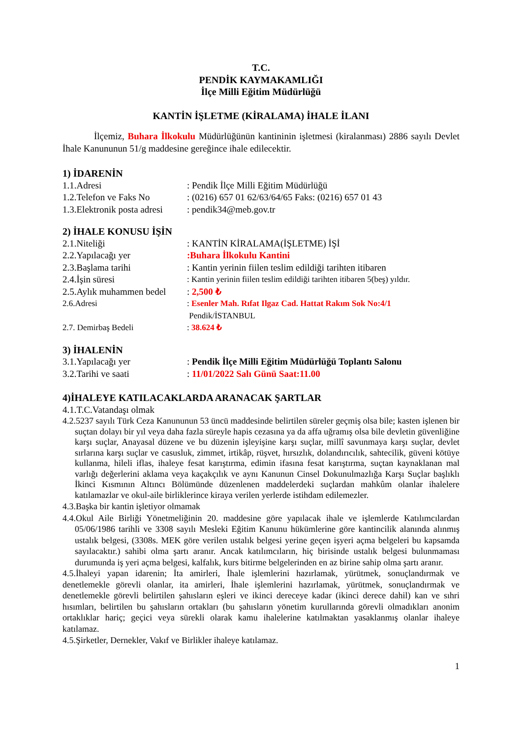T.C.
PENDİK KAYMAKAMLIĞI
İlçe Milli Eğitim Müdürlüğü
KANTİN İŞLETME (KİRALAMA) İHALE İLANI
İlçemiz, Buhara İlkokulu Müdürlüğünün kantininin işletmesi (kiralanması) 2886 sayılı Devlet İhale Kanununun 51/g maddesine gereğince ihale edilecektir.
1) İDARENİN
1.1.Adresi: Pendik İlçe Milli Eğitim Müdürlüğü
1.2.Telefon ve Faks No: (0216) 657 01 62/63/64/65 Faks: (0216) 657 01 43
1.3.Elektronik posta adresi: pendik34@meb.gov.tr
2) İHALE KONUSU İŞİN
2.1.Niteliği: KANTİN KİRALAMA(İŞLETME) İŞİ
2.2.Yapılacağı yer:Buhara İlkokulu Kantini
2.3.Başlama tarihi: Kantin yerinin fiilen teslim edildiği tarihten itibaren
2.4.İşin süresi: Kantin yerinin fiilen teslim edildiği tarihten itibaren 5(beş) yıldır.
2.5.Aylık muhammen bedel: 2,500 ₺
2.6.Adresi: Esenler Mah. Rıfat Ilgaz Cad. Hattat Rakım Sok No:4/1
Pendik/İSTANBUL
2.7. Demirbaş Bedeli: 38.624 ₺
3) İHALENİN
3.1.Yapılacağı yer: Pendik İlçe Milli Eğitim Müdürlüğü Toplantı Salonu
3.2.Tarihi ve saati: 11/01/2022 Salı Günü Saat:11.00
4)İHALEYE KATILACAKLARDA ARANACAK ŞARTLAR
4.1.T.C.Vatandaşı olmak
4.2.5237 sayılı Türk Ceza Kanununun 53 üncü maddesinde belirtilen süreler geçmiş olsa bile; kasten işlenen bir suçtan dolayı bir yıl veya daha fazla süreyle hapis cezasına ya da affa uğramış olsa bile devletin güvenliğine karşı suçlar, Anayasal düzene ve bu düzenin işleyişine karşı suçlar, millî savunmaya karşı suçlar, devlet sırlarına karşı suçlar ve casusluk, zimmet, irtikâp, rüşvet, hırsızlık, dolandırıcılık, sahtecilik, güveni kötüye kullanma, hileli iflas, ihaleye fesat karıştırma, edimin ifasına fesat karıştırma, suçtan kaynaklanan mal varlığı değerlerini aklama veya kaçakçılık ve aynı Kanunun Cinsel Dokunulmazlığa Karşı Suçlar başlıklı İkinci Kısmının Altıncı Bölümünde düzenlenen maddelerdeki suçlardan mahkûm olanlar ihalelere katılamazlar ve okul-aile birliklerince kiraya verilen yerlerde istihdam edilemezler.
4.3.Başka bir kantin işletiyor olmamak
4.4.Okul Aile Birliği Yönetmeliğinin 20. maddesine göre yapılacak ihale ve işlemlerde Katılımcılardan 05/06/1986 tarihli ve 3308 sayılı Mesleki Eğitim Kanunu hükümlerine göre kantincilik alanında alınmış ustalık belgesi, (3308s. MEK göre verilen ustalık belgesi yerine geçen işyeri açma belgeleri bu kapsamda sayılacaktır.) sahibi olma şartı aranır. Ancak katılımcıların, hiç birisinde ustalık belgesi bulunmaması durumunda iş yeri açma belgesi, kalfalık, kurs bitirme belgelerinden en az birine sahip olma şartı aranır.
4.5.İhaleyi yapan idarenin; İta amirleri, İhale işlemlerini hazırlamak, yürütmek, sonuçlandırmak ve denetlemekle görevli olanlar, ita amirleri, İhale işlemlerini hazırlamak, yürütmek, sonuçlandırmak ve denetlemekle görevli belirtilen şahısların eşleri ve ikinci dereceye kadar (ikinci derece dahil) kan ve sıhri hısımları, belirtilen bu şahısların ortakları (bu şahısların yönetim kurullarında görevli olmadıkları anonim ortaklıklar hariç; geçici veya sürekli olarak kamu ihalelerine katılmaktan yasaklanmış olanlar ihaleye katılamaz.
4.5.Şirketler, Dernekler, Vakıf ve Birlikler ihaleye katılamaz.
1